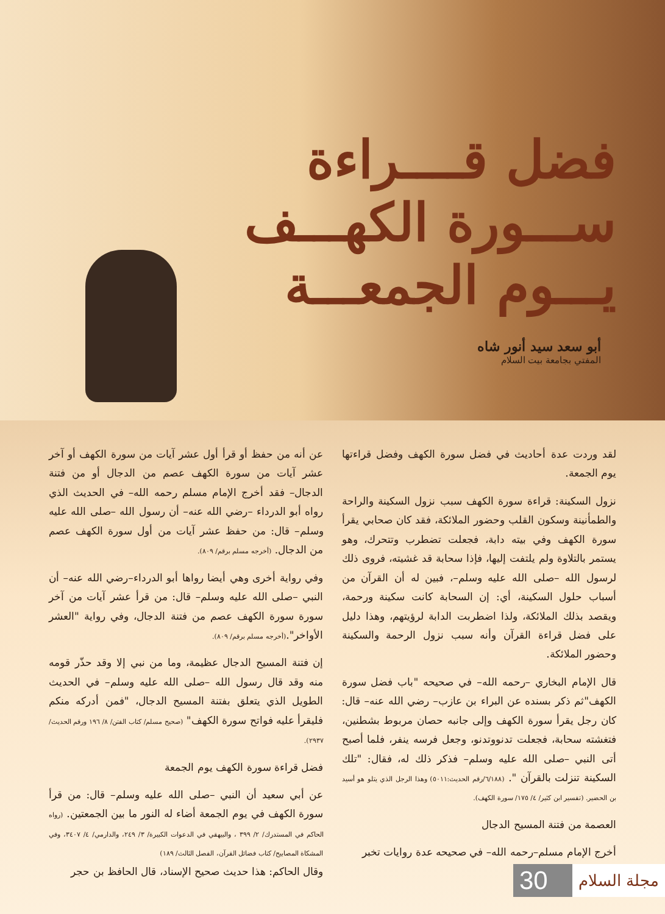فضل قــــراءة
ســـورة الكهـــف
يـــوم الجمعـــة
أبو سعد سيد أنور شاه
المفتي بجامعة بيت السلام
لقد وردت عدة أحاديث في فضل سورة الكهف وفضل قراءتها يوم الجمعة.
نزول السكينة: قراءة سورة الكهف سبب نزول السكينة والراحة والطمأنينة وسكون القلب وحضور الملائكة، فقد كان صحابي يقرأ سورة الكهف وفي بيته دابة، فجعلت تضطرب وتتحرك، وهو يستمر بالتلاوة ولم يلتفت إليها، فإذا سحابة قد غشيته، فروى ذلك لرسول الله –صلى الله عليه وسلم–، فبين له أن القرآن من أسباب حلول السكينة، أي: إن السحابة كانت سكينة ورحمة، ويقصد بذلك الملائكة، ولذا اضطربت الدابة لرؤيتهم، وهذا دليل على فضل قراءة القرآن وأنه سبب نزول الرحمة والسكينة وحضور الملائكة.
قال الإمام البخاري –رحمه الله– في صحيحه "باب فضل سورة الكهف"ثم ذكر بسنده عن البراء بن عازب– رضي الله عنه– قال: كان رجل يقرأ سورة الكهف وإلى جانبه حصان مربوط بشطنين، فتغشته سحابة، فجعلت تدنووتدنو، وجعل فرسه ينفر، فلما أصبح أتى النبي –صلى الله عليه وسلم– فذكر ذلك له، فقال: "تلك السكينة تنزلت بالقرآن ". (٦/١٨٨/رقم الحديث:٥٠١١) وهذا الرجل الذي يتلو هو أسيد بن الحضير. (تفسير ابن كثير/ ٤/ ١٧٥/ سورة الكهف).
العصمة من فتنة المسيح الدجال
أخرج الإمام مسلم–رحمه الله– في صحيحه عدة روايات تخبر
عن أنه من حفظ أو قرأ أول عشر آيات من سورة الكهف أو آخر عشر آيات من سورة الكهف عصم من الدجال أو من فتنة الدجال– فقد أخرج الإمام مسلم رحمه الله– في الحديث الذي رواه أبو الدرداء –رضي الله عنه– أن رسول الله –صلى الله عليه وسلم– قال: من حفظ عشر آيات من أول سورة الكهف عصم من الدجال. (أخرجه مسلم برقم/ ٨٠٩).
وفي رواية أخرى وهي أيضا رواها أبو الدرداء–رضي الله عنه– أن النبي –صلى الله عليه وسلم– قال: من قرأ عشر آيات من آخر سورة سورة الكهف عصم من فتنة الدجال، وفي رواية "العشر الأواخر".(أخرجه مسلم برقم/ ٨٠٩).
إن فتنة المسيح الدجال عظيمة، وما من نبي إلا وقد حذّر قومه منه وقد قال رسول الله –صلى الله عليه وسلم– في الحديث الطويل الذي يتعلق بفتنة المسيح الدجال، "فمن أدركه منكم فليقرأ عليه فواتح سورة الكهف" (صحيح مسلم/ كتاب الفتن/ ٨/ ١٩٦ ورقم الحديث/ ٢٩٣٧).
فضل قراءة سورة الكهف يوم الجمعة
عن أبي سعيد أن النبي –صلى الله عليه وسلم– قال: من قرأ سورة الكهف في يوم الجمعة أضاء له النور ما بين الجمعتين. (رواه الحاكم في المستدرك/ ٢/ ٣٩٩ ، والبيهقي في الدعوات الكبيرة/ ٣/ ٢٤٩، والدارمي/ ٤/ ٣٤٠٧، وفي المشكاة المصابيح/ كتاب فضائل القرآن، الفصل الثالث/ ١٨٩)
وقال الحاكم: هذا حديث صحيح الإسناد، قال الحافظ بن حجر
مجلة السلام
30